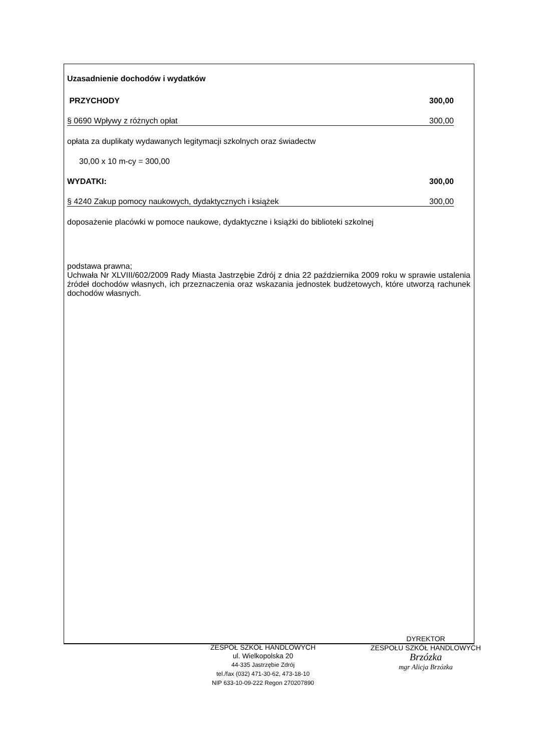Uzasadnienie dochodów i wydatków
PRZYCHODY 300,00
§ 0690 Wpływy z różnych opłat 300,00
opłata za duplikaty wydawanych legitymacji szkolnych oraz świadectw
30,00 x 10 m-cy = 300,00
WYDATKI: 300,00
§ 4240 Zakup pomocy naukowych, dydaktycznych i książek 300,00
doposażenie placówki w pomoce naukowe, dydaktyczne i książki do biblioteki szkolnej
podstawa prawna;
Uchwała Nr XLVIII/602/2009 Rady Miasta Jastrzębie Zdrój z dnia 22 października 2009 roku w sprawie ustalenia źródeł dochodów własnych, ich przeznaczenia oraz wskazania jednostek budżetowych, które utworzą rachunek dochodów własnych.
ZESPÓŁ SZKÓŁ HANDLOWYCH
ul. Wielkopolska 20
44-335 Jastrzębie Zdrój
tel./fax (032) 471-30-62, 473-18-10
NIP 633-10-09-222 Regon 270207890
DYREKTOR
ZESPOŁU SZKÓŁ HANDLOWYCH
Brzózka
mgr Alicja Brzózka